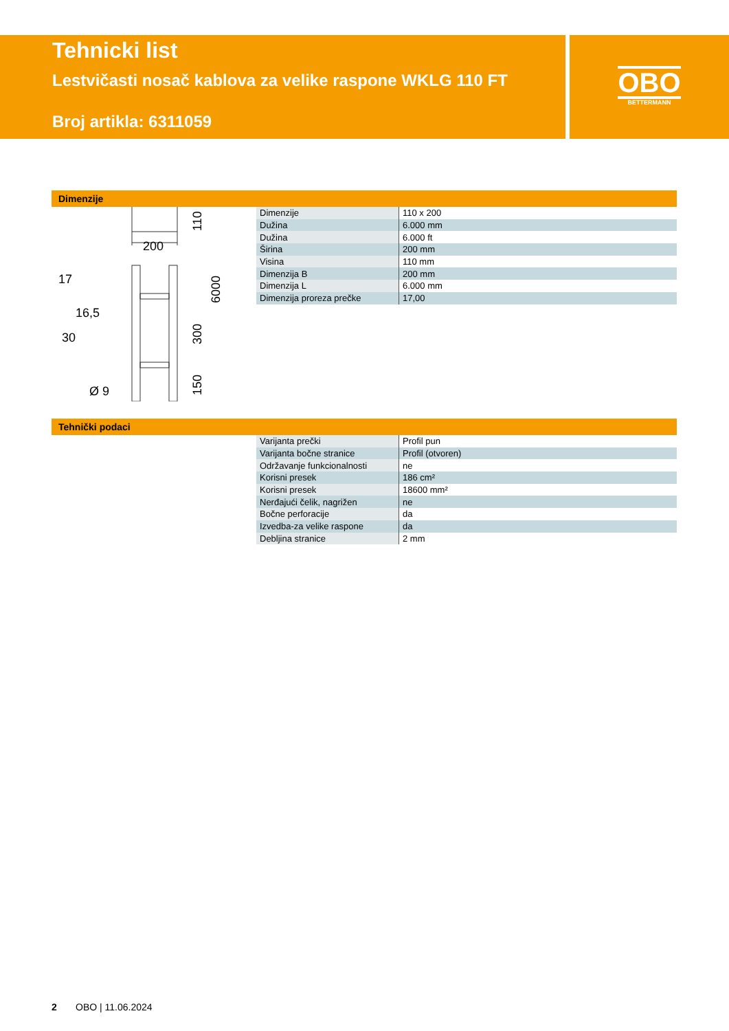Tehnicki list
Lestvičasti nosač kablova za velike raspone WKLG 110 FT
Broj artikla: 6311059
OBO
BETTERMANN
Dimenzije
200
17
30
16,5
Ø 9
110
6000
300
150
| Dimenzije | 110 x 200 |
| Dužina | 6.000 mm |
| Dužina | 6.000 ft |
| Širina | 200 mm |
| Visina | 110 mm |
| Dimenzija B | 200 mm |
| Dimenzija L | 6.000 mm |
| Dimenzija proreza prečke | 17,00 |
Tehnički podaci
| Varijanta prečki | Profil pun |
| Varijanta bočne stranice | Profil (otvoren) |
| Održavanje funkcionalnosti | ne |
| Korisni presek | 186 cm² |
| Korisni presek | 18600 mm² |
| Nerđajući čelik, nagrižen | ne |
| Bočne perforacije | da |
| Izvedba-za velike raspone | da |
| Debljina stranice | 2 mm |
2 OBO | 11.06.2024